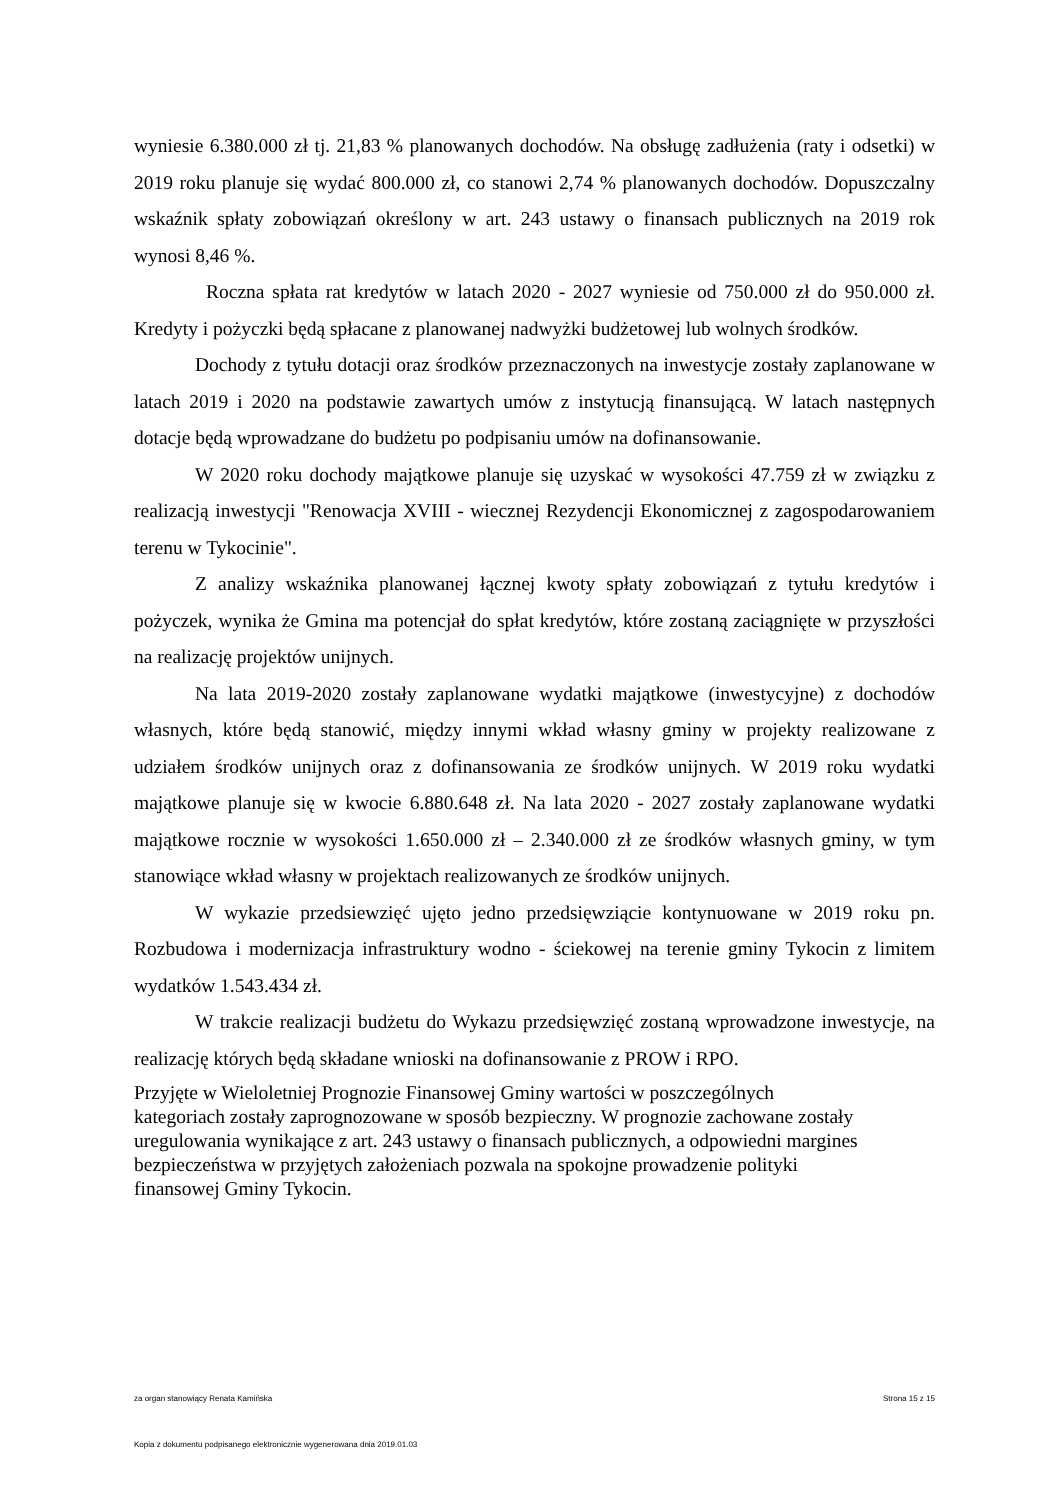wyniesie 6.380.000 zł tj. 21,83 % planowanych dochodów. Na obsługę zadłużenia (raty i odsetki) w 2019 roku planuje się wydać 800.000 zł, co stanowi 2,74 % planowanych dochodów. Dopuszczalny wskaźnik spłaty zobowiązań określony w art. 243 ustawy o finansach publicznych na 2019 rok wynosi 8,46 %.
Roczna spłata rat kredytów w latach 2020 - 2027 wyniesie od 750.000 zł do 950.000 zł. Kredyty i pożyczki będą spłacane z planowanej nadwyżki budżetowej lub wolnych środków.
Dochody z tytułu dotacji oraz środków przeznaczonych na inwestycje zostały zaplanowane w latach 2019 i 2020 na podstawie zawartych umów z instytucją finansującą. W latach następnych dotacje będą wprowadzane do budżetu po podpisaniu umów na dofinansowanie.
W 2020 roku dochody majątkowe planuje się uzyskać w wysokości 47.759 zł w związku z realizacją inwestycji "Renowacja XVIII - wiecznej Rezydencji Ekonomicznej z zagospodarowaniem terenu w Tykocinie".
Z analizy wskaźnika planowanej łącznej kwoty spłaty zobowiązań z tytułu kredytów i pożyczek, wynika że Gmina ma potencjał do spłat kredytów, które zostaną zaciągnięte w przyszłości na realizację projektów unijnych.
Na lata 2019-2020 zostały zaplanowane wydatki majątkowe (inwestycyjne) z dochodów własnych, które będą stanowić, między innymi wkład własny gminy w projekty realizowane z udziałem środków unijnych oraz z dofinansowania ze środków unijnych. W 2019 roku wydatki majątkowe planuje się w kwocie 6.880.648 zł. Na lata 2020 - 2027 zostały zaplanowane wydatki majątkowe rocznie w wysokości 1.650.000 zł – 2.340.000 zł ze środków własnych gminy, w tym stanowiące wkład własny w projektach realizowanych ze środków unijnych.
W wykazie przedsiewzięć ujęto jedno przedsięwziącie kontynuowane w 2019 roku pn. Rozbudowa i modernizacja infrastruktury wodno - ściekowej na terenie gminy Tykocin z limitem wydatków 1.543.434 zł.
W trakcie realizacji budżetu do Wykazu przedsięwzięć zostaną wprowadzone inwestycje, na realizację których będą składane wnioski na dofinansowanie z PROW i RPO.
Przyjęte w Wieloletniej Prognozie Finansowej Gminy wartości w poszczególnych
kategoriach zostały zaprognozowane w sposób bezpieczny. W prognozie zachowane zostały
uregulowania wynikające z art. 243 ustawy o finansach publicznych, a odpowiedni margines
bezpieczeństwa w przyjętych założeniach pozwala na spokojne prowadzenie polityki
finansowej Gminy Tykocin.
za organ stanowiący Renata Kamińska Strona 15 z 15
Kopia z dokumentu podpisanego elektronicznie wygenerowana dnia 2019.01.03